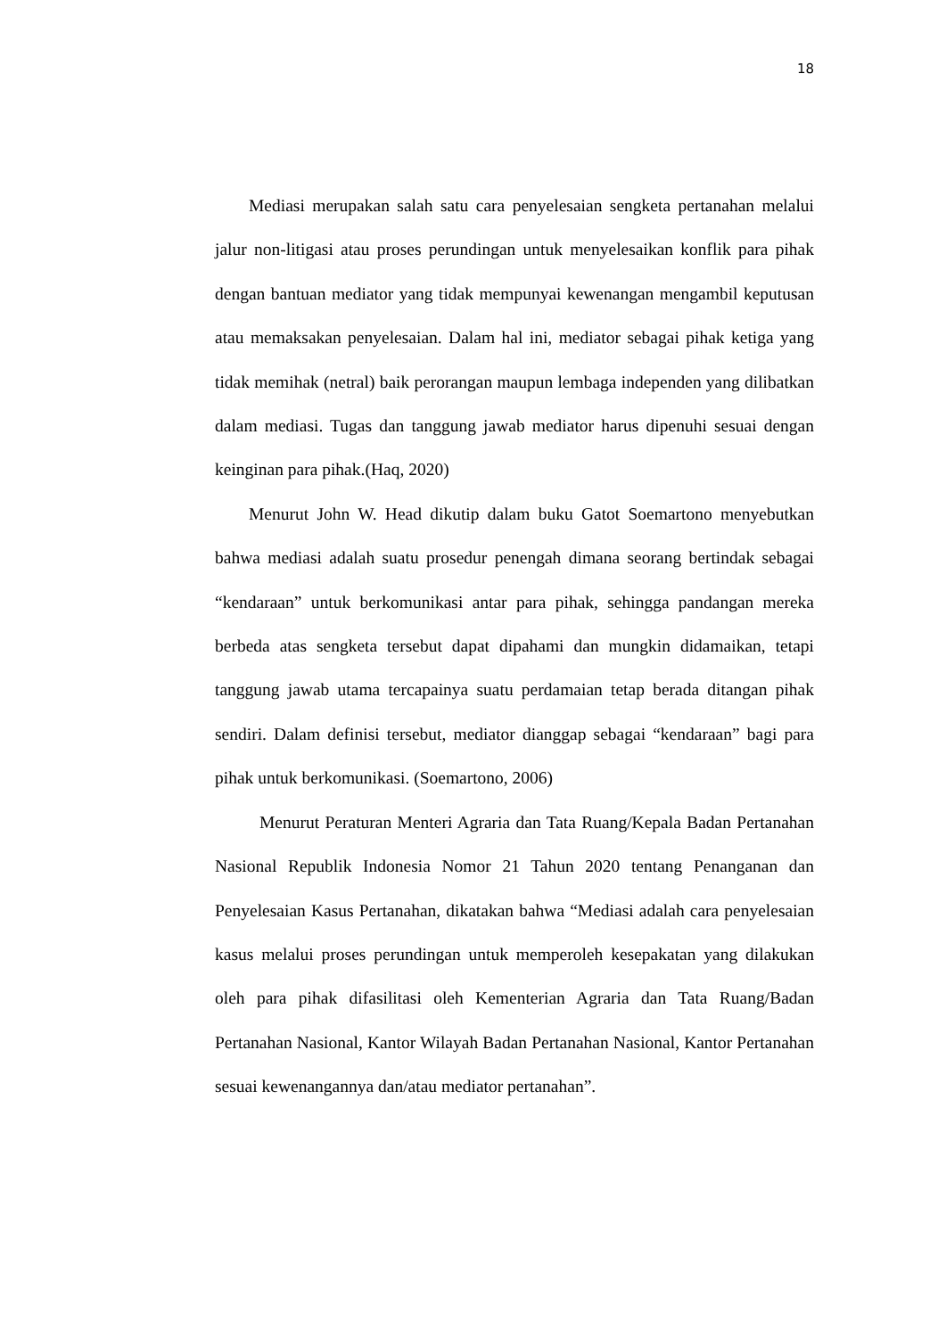18
Mediasi merupakan salah satu cara penyelesaian sengketa pertanahan melalui jalur non-litigasi atau proses perundingan untuk menyelesaikan konflik para pihak dengan bantuan mediator yang tidak mempunyai kewenangan mengambil keputusan atau memaksakan penyelesaian. Dalam hal ini, mediator sebagai pihak ketiga yang tidak memihak (netral) baik perorangan maupun lembaga independen yang dilibatkan dalam mediasi. Tugas dan tanggung jawab mediator harus dipenuhi sesuai dengan keinginan para pihak.(Haq, 2020)
Menurut John W. Head dikutip dalam buku Gatot Soemartono menyebutkan bahwa mediasi adalah suatu prosedur penengah dimana seorang bertindak sebagai “kendaraan” untuk berkomunikasi antar para pihak, sehingga pandangan mereka berbeda atas sengketa tersebut dapat dipahami dan mungkin didamaikan, tetapi tanggung jawab utama tercapainya suatu perdamaian tetap berada ditangan pihak sendiri. Dalam definisi tersebut, mediator dianggap sebagai “kendaraan” bagi para pihak untuk berkomunikasi. (Soemartono, 2006)
Menurut Peraturan Menteri Agraria dan Tata Ruang/Kepala Badan Pertanahan Nasional Republik Indonesia Nomor 21 Tahun 2020 tentang Penanganan dan Penyelesaian Kasus Pertanahan, dikatakan bahwa “Mediasi adalah cara penyelesaian kasus melalui proses perundingan untuk memperoleh kesepakatan yang dilakukan oleh para pihak difasilitasi oleh Kementerian Agraria dan Tata Ruang/Badan Pertanahan Nasional, Kantor Wilayah Badan Pertanahan Nasional, Kantor Pertanahan sesuai kewenangannya dan/atau mediator pertanahan”.